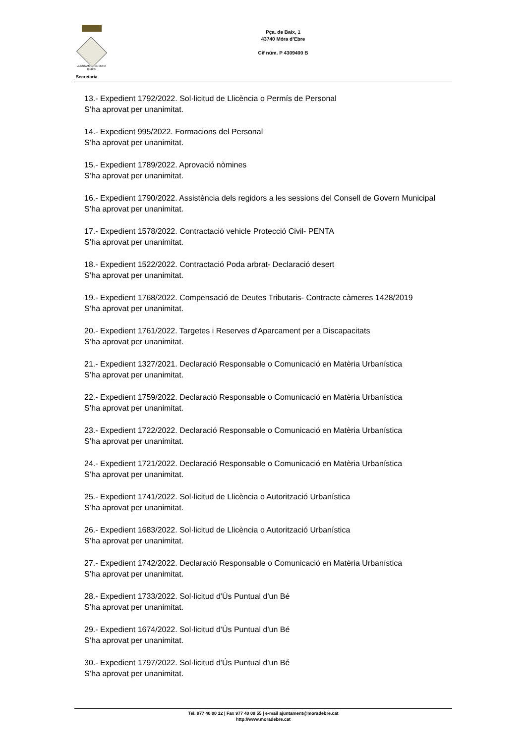AJUNTAMENT DE MORA D'EBRE
Pça. de Baix, 1
43740 Móra d’Ebre
Cif núm. P 4309400 B
Secretaria
13.- Expedient 1792/2022. Sol·licitud de Llicència o Permís de Personal
S’ha aprovat per unanimitat.
14.- Expedient 995/2022. Formacions del Personal
S’ha aprovat per unanimitat.
15.- Expedient 1789/2022. Aprovació nòmines
S’ha aprovat per unanimitat.
16.- Expedient 1790/2022. Assistència dels regidors a les sessions del Consell de Govern Municipal
S’ha aprovat per unanimitat.
17.- Expedient 1578/2022. Contractació vehicle Protecció Civil- PENTA
S’ha aprovat per unanimitat.
18.- Expedient 1522/2022. Contractació Poda arbrat- Declaració desert
S’ha aprovat per unanimitat.
19.- Expedient 1768/2022. Compensació de Deutes Tributaris- Contracte càmeres 1428/2019
S’ha aprovat per unanimitat.
20.- Expedient 1761/2022. Targetes i Reserves d'Aparcament per a Discapacitats
S’ha aprovat per unanimitat.
21.- Expedient 1327/2021. Declaració Responsable o Comunicació en Matèria Urbanística
S’ha aprovat per unanimitat.
22.- Expedient 1759/2022. Declaració Responsable o Comunicació en Matèria Urbanística
S’ha aprovat per unanimitat.
23.- Expedient 1722/2022. Declaració Responsable o Comunicació en Matèria Urbanística
S’ha aprovat per unanimitat.
24.- Expedient 1721/2022. Declaració Responsable o Comunicació en Matèria Urbanística
S’ha aprovat per unanimitat.
25.- Expedient 1741/2022. Sol·licitud de Llicència o Autorització Urbanística
S’ha aprovat per unanimitat.
26.- Expedient 1683/2022. Sol·licitud de Llicència o Autorització Urbanística
S’ha aprovat per unanimitat.
27.- Expedient 1742/2022. Declaració Responsable o Comunicació en Matèria Urbanística
S’ha aprovat per unanimitat.
28.- Expedient 1733/2022. Sol·licitud d'Ús Puntual d'un Bé
S’ha aprovat per unanimitat.
29.- Expedient 1674/2022. Sol·licitud d'Ús Puntual d'un Bé
S’ha aprovat per unanimitat.
30.- Expedient 1797/2022. Sol·licitud d'Ús Puntual d'un Bé
S’ha aprovat per unanimitat.
Tel. 977 40 00 12 | Fax 977 40 09 55 | e-mail ajuntament@moradebre.cat
http://www.moradebre.cat